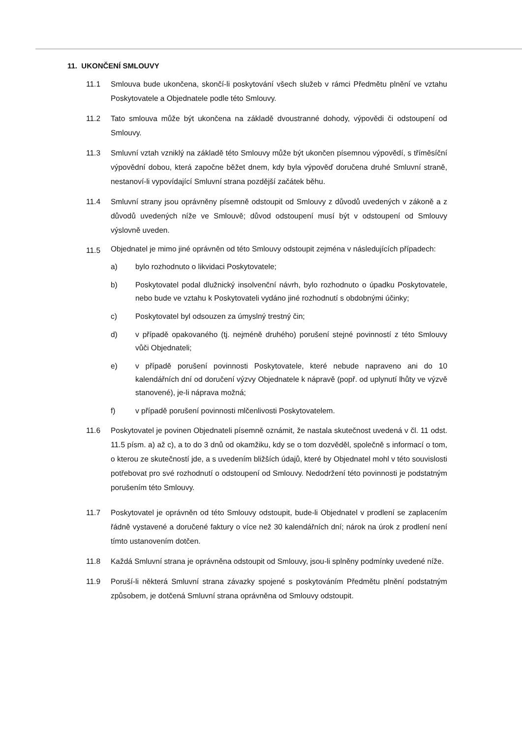11. UKONČENÍ SMLOUVY
11.1 Smlouva bude ukončena, skončí-li poskytování všech služeb v rámci Předmětu plnění ve vztahu Poskytovatele a Objednatele podle této Smlouvy.
11.2 Tato smlouva může být ukončena na základě dvoustranné dohody, výpovědi či odstoupení od Smlouvy.
11.3 Smluvní vztah vzniklý na základě této Smlouvy může být ukončen písemnou výpovědí, s tříměsíční výpovědní dobou, která započne běžet dnem, kdy byla výpověď doručena druhé Smluvní straně, nestanoví-li vypovídající Smluvní strana pozdější začátek běhu.
11.4 Smluvní strany jsou oprávněny písemně odstoupit od Smlouvy z důvodů uvedených v zákoně a z důvodů uvedených níže ve Smlouvě; důvod odstoupení musí být v odstoupení od Smlouvy výslovně uveden.
11.5
Objednatel je mimo jiné oprávněn od této Smlouvy odstoupit zejména v následujících případech:
a) bylo rozhodnuto o likvidaci Poskytovatele;
b) Poskytovatel podal dlužnický insolvenční návrh, bylo rozhodnuto o úpadku Poskytovatele, nebo bude ve vztahu k Poskytovateli vydáno jiné rozhodnutí s obdobnými účinky;
c) Poskytovatel byl odsouzen za úmyslný trestný čin;
d) v případě opakovaného (tj. nejméně druhého) porušení stejné povinností z této Smlouvy vůči Objednateli;
e) v případě porušení povinnosti Poskytovatele, které nebude napraveno ani do 10 kalendářních dní od doručení výzvy Objednatele k nápravě (popř. od uplynutí lhůty ve výzvě stanovené), je-li náprava možná;
f) v případě porušení povinnosti mlčenlivosti Poskytovatelem.
11.6 Poskytovatel je povinen Objednateli písemně oznámit, že nastala skutečnost uvedená v čl. 11 odst. 11.5 písm. a) až c), a to do 3 dnů od okamžiku, kdy se o tom dozvěděl, společně s informací o tom, o kterou ze skutečností jde, a s uvedením bližších údajů, které by Objednatel mohl v této souvislosti potřebovat pro své rozhodnutí o odstoupení od Smlouvy. Nedodržení této povinnosti je podstatným porušením této Smlouvy.
11.7 Poskytovatel je oprávněn od této Smlouvy odstoupit, bude-li Objednatel v prodlení se zaplacením řádně vystavené a doručené faktury o více než 30 kalendářních dní; nárok na úrok z prodlení není tímto ustanovením dotčen.
11.8 Každá Smluvní strana je oprávněna odstoupit od Smlouvy, jsou-li splněny podmínky uvedené níže.
11.9 Poruší-li některá Smluvní strana závazky spojené s poskytováním Předmětu plnění podstatným způsobem, je dotčená Smluvní strana oprávněna od Smlouvy odstoupit.